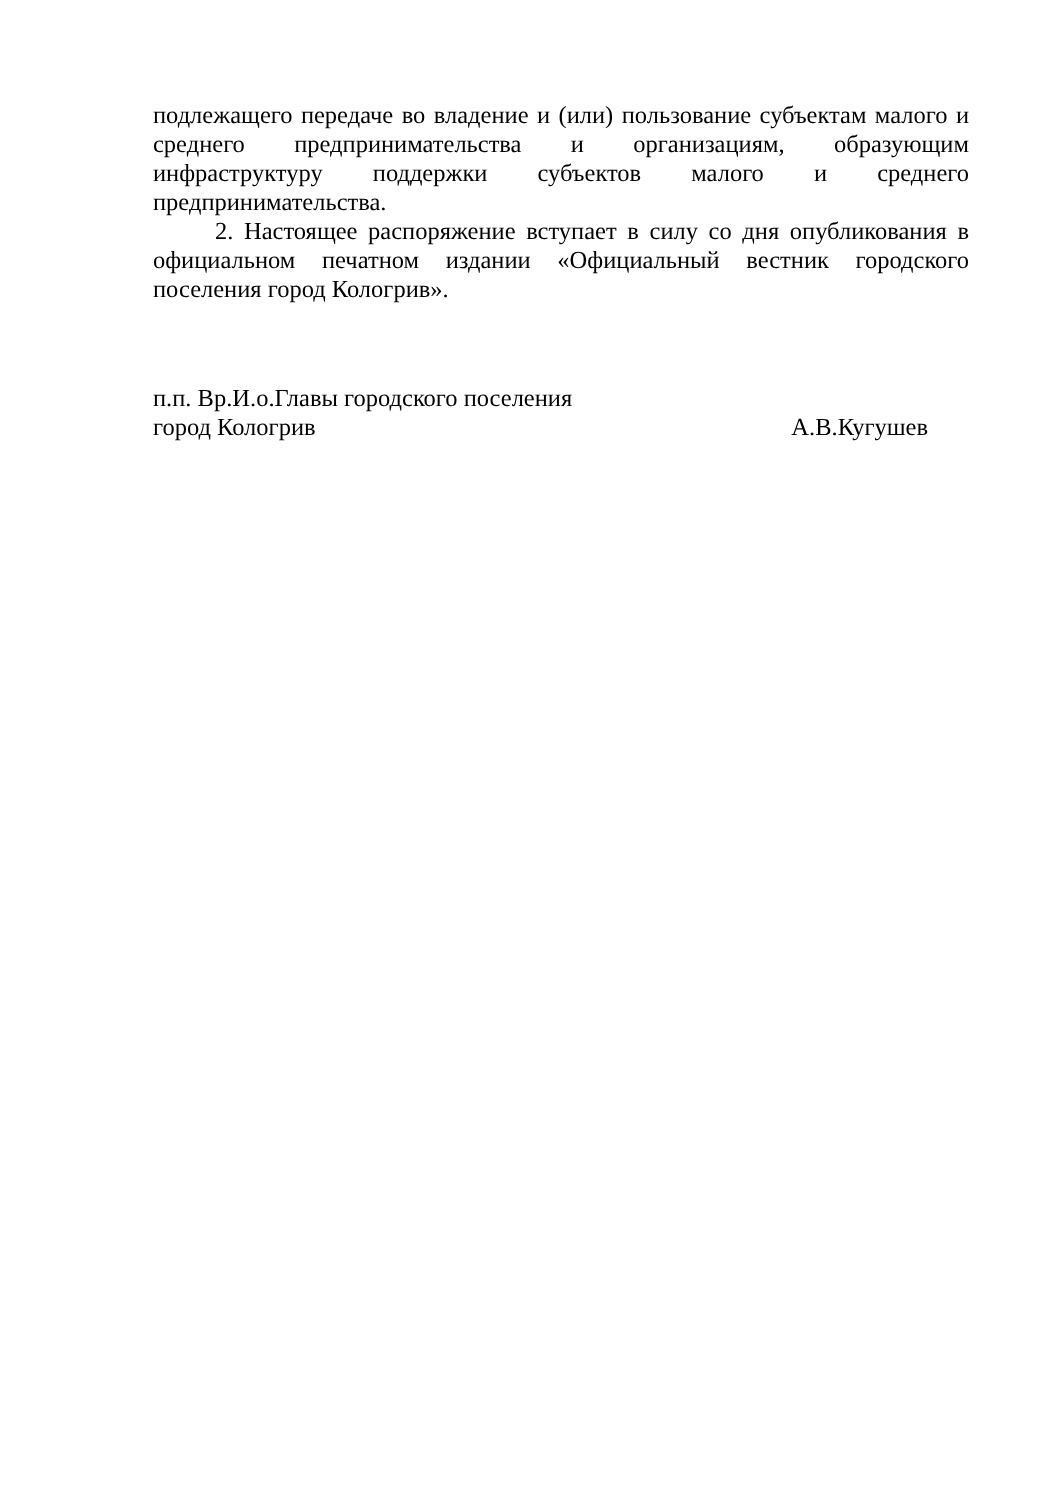подлежащего передаче во владение и (или) пользование субъектам малого и среднего предпринимательства и организациям, образующим инфраструктуру поддержки субъектов малого и среднего предпринимательства.
2. Настоящее распоряжение вступает в силу со дня опубликования в официальном печатном издании «Официальный вестник городского поселения город Кологрив».
п.п. Вр.И.о.Главы городского поселения
город Кологрив А.В.Кугушев